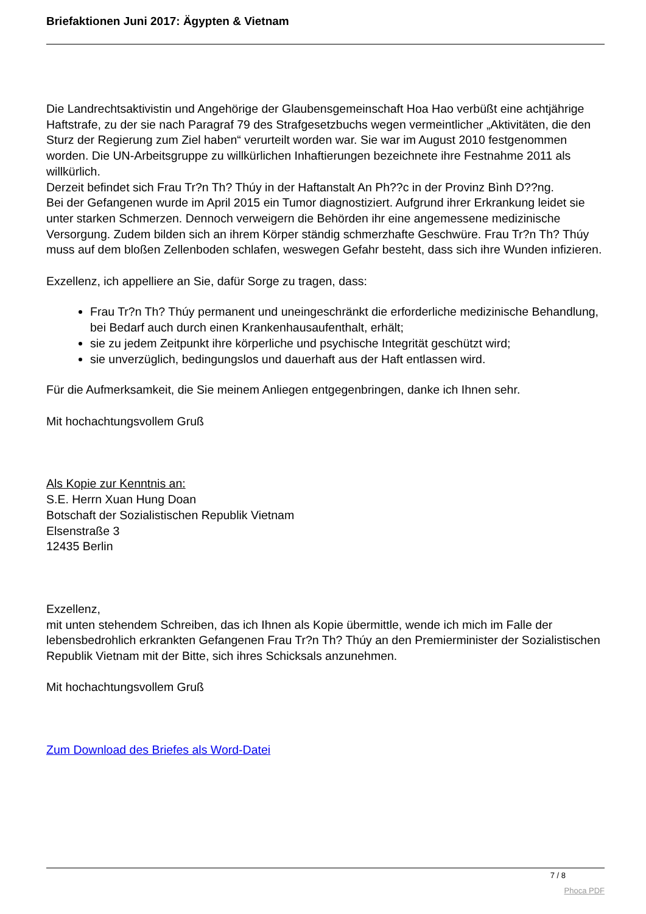Briefaktionen Juni 2017: Ägypten & Vietnam
Die Landrechtsaktivistin und Angehörige der Glaubensgemeinschaft Hoa Hao verbüßt eine achtjährige Haftstrafe, zu der sie nach Paragraf 79 des Strafgesetzbuchs wegen vermeintlicher „Aktivitäten, die den Sturz der Regierung zum Ziel haben“ verurteilt worden war. Sie war im August 2010 festgenommen worden. Die UN-Arbeitsgruppe zu willkürlichen Inhaftierungen bezeichnete ihre Festnahme 2011 als willkürlich.
Derzeit befindet sich Frau Tr?n Th? Thúy in der Haftanstalt An Ph??c in der Provinz Bình D??ng.
Bei der Gefangenen wurde im April 2015 ein Tumor diagnostiziert. Aufgrund ihrer Erkrankung leidet sie unter starken Schmerzen. Dennoch verweigern die Behörden ihr eine angemessene medizinische Versorgung. Zudem bilden sich an ihrem Körper ständig schmerzhafte Geschwüre. Frau Tr?n Th? Thúy muss auf dem bloßen Zellenboden schlafen, weswegen Gefahr besteht, dass sich ihre Wunden infizieren.
Exzellenz, ich appelliere an Sie, dafür Sorge zu tragen, dass:
Frau Tr?n Th? Thúy permanent und uneingeschränkt die erforderliche medizinische Behandlung, bei Bedarf auch durch einen Krankenhausaufenthalt, erhält;
sie zu jedem Zeitpunkt ihre körperliche und psychische Integrität geschützt wird;
sie unverzüglich, bedingungslos und dauerhaft aus der Haft entlassen wird.
Für die Aufmerksamkeit, die Sie meinem Anliegen entgegenbringen, danke ich Ihnen sehr.
Mit hochachtungsvollem Gruß
Als Kopie zur Kenntnis an:
S.E. Herrn Xuan Hung Doan
Botschaft der Sozialistischen Republik Vietnam
Elsenstraße 3
12435 Berlin
Exzellenz,
mit unten stehendem Schreiben, das ich Ihnen als Kopie übermittle, wende ich mich im Falle der lebensbedrohlich erkrankten Gefangenen Frau Tr?n Th? Thúy an den Premierminister der Sozialistischen Republik Vietnam mit der Bitte, sich ihres Schicksals anzunehmen.
Mit hochachtungsvollem Gruß
Zum Download des Briefes als Word-Datei
7 / 8
Phoca PDF